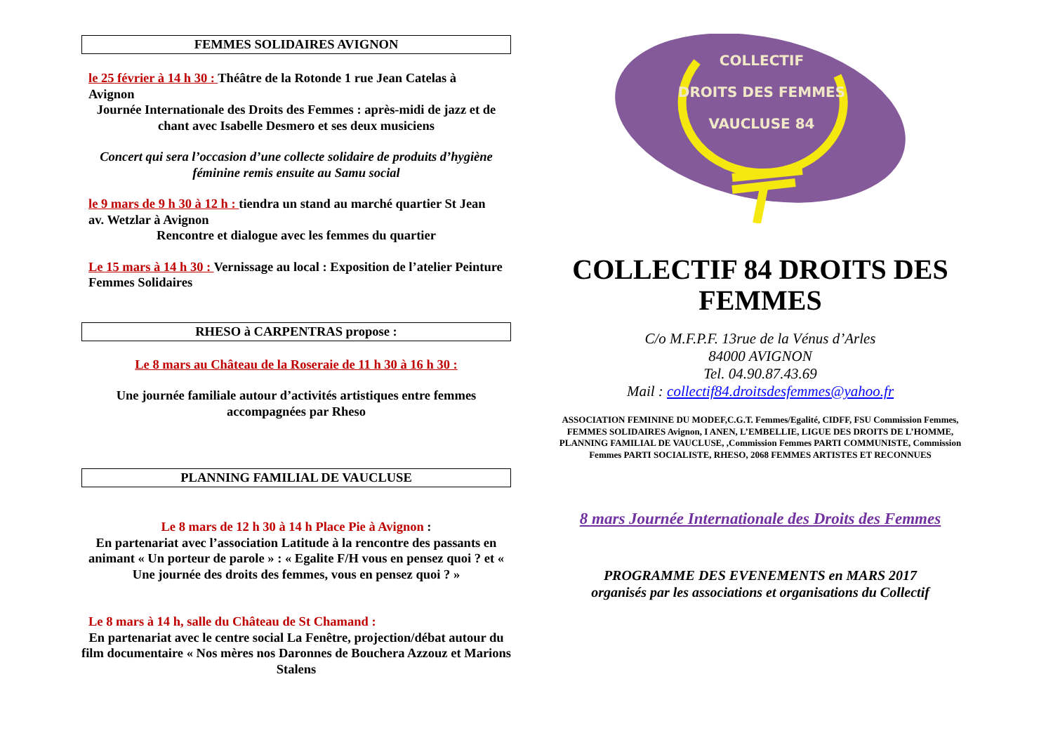FEMMES SOLIDAIRES AVIGNON
le 25 février à 14 h 30 : Théâtre de la Rotonde 1 rue Jean Catelas à Avignon
Journée Internationale des Droits des Femmes : après-midi de jazz et de chant avec Isabelle Desmero et ses deux musiciens
Concert qui sera l’occasion d’une collecte solidaire de produits d’hygiène féminine remis ensuite au Samu social
le 9 mars de 9 h 30 à 12 h : tiendra un stand au marché quartier St Jean av. Wetzlar à Avignon
Rencontre et dialogue avec les femmes du quartier
Le 15 mars à 14 h 30 : Vernissage au local : Exposition de l’atelier Peinture Femmes Solidaires
RHESO à CARPENTRAS propose :
Le 8 mars au Château de la Roseraie de 11 h 30 à 16 h 30 :
Une journée familiale autour d’activités artistiques entre femmes accompagnées par Rheso
PLANNING FAMILIAL DE VAUCLUSE
Le 8 mars de 12 h 30 à 14 h Place Pie à Avignon :
En partenariat avec l’association Latitude à la rencontre des passants en animant « Un porteur de parole » : « Egalite F/H vous en pensez quoi ? et « Une journée des droits des femmes, vous en pensez quoi ? »
Le 8 mars à 14 h, salle du Château de St Chamand :
En partenariat avec le centre social La Fenêtre, projection/débat autour du film documentaire « Nos mères nos Daronnes de Bouchera Azzouz et Marions Stalens
COLLECTIF
DROITS DES FEMMES
VAUCLUSE 84
COLLECTIF 84 DROITS DES FEMMES
C/o M.F.P.F. 13rue de la Vénus d’Arles
84000 AVIGNON
Tel. 04.90.87.43.69
Mail : collectif84.droitsdesfemmes@yahoo.fr
ASSOCIATION FEMININE DU MODEF,C.G.T. Femmes/Egalité, CIDFF, FSU Commission Femmes, FEMMES SOLIDAIRES Avignon, I ANEN, L’EMBELLIE, LIGUE DES DROITS DE L’HOMME, PLANNING FAMILIAL DE VAUCLUSE, ,Commission Femmes PARTI COMMUNISTE, Commission Femmes PARTI SOCIALISTE, RHESO, 2068 FEMMES ARTISTES ET RECONNUES
8 mars Journée Internationale des Droits des Femmes
PROGRAMME DES EVENEMENTS en MARS 2017
organisés par les associations et organisations du Collectif